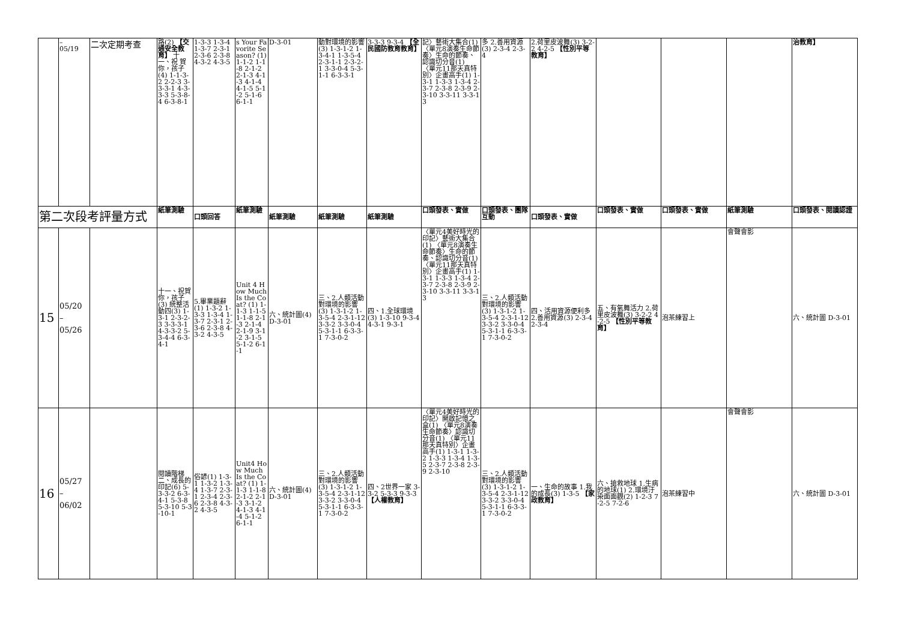| | – 05/19 | 二次定期考查 | 路(2) 【交通安全教育】 十一、祝 賀你，孩子(4) 1-1-3-2 2-2-3 3-3-3-1 4-3-3-3 5-3-8-4 6-3-8-1 | 1-3-3 1-3-4 1-3-7 2-3-1 2-3-6 2-3-8 4-3-2 4-3-5 | s Your Favorite Season? (1) 1-1-2 1-1-8 2-1-2 2-1-3 4-1-3 4-1-4 4-1-5 5-1-2 5-1-6 6-1-1 | D-3-01 | 動對環境的影響(3) 1-3-1-2 1-3-4-1 1-3-5-4 2-3-1-1 2-3-2-1 3-3-0-4 5-3-1-1 6-3-3-1 | 3-3-3 9-3-4 【全民國防教育教育】 | 記〉藝術大集合(1) 〈單元8演奏生命節奏〉生命的節奏、認識切分音(1) 〈單元11那天真特別〉企畫高手(1) 1-3-1 1-3-3 1-3-4 2-3-7 2-3-8 2-3-9 2-3-10 3-3-11 3-3-13 | 多 2.善用資源(3) 2-3-4 2-3-4 | 2.荷里皮波舞(3) 3-2-2 4-2-5 【性別平等教育】 | | | | 治教育】 |
| 第二次段考評量方式 | | | 紙筆測驗 | 口頭回答 | 紙筆測驗 | 紙筆測驗 | 紙筆測驗 | 紙筆測驗 | 口頭發表、實做 | 口頭發表、團隊互動 | 口頭發表、實做 | 口頭發表、實做 | 口頭發表、實做 | 紙筆測驗 | 口頭發表、閱讀認證 |
| 15 | 05/20 – 05/26 | | 十一、祝賀你，孩子(3) 統整活動四(3) 1-3-1 2-3-2-3 3-3-3-1 4-3-3-2 5-3-4-4 6-3-4-1 | 5.畢業題辭(1) 1-3-2 1-3-3 1-3-4 1-3-7 2-3-1 2-3-6 2-3-8 4-3-2 4-3-5 | Unit 4 How Much Is the Coat? (1) 1-1-3 1-1-5 1-1-8 2-1-3 2-1-4 2-1-9 3-1-2 3-1-5 5-1-2 6-1-1 | 六、統計圖(4) D-3-01 | 三、2.人類活動對環境的影響(3) 1-3-1-2 1-3-5-4 2-3-1-12 3-3-2 3-3-0-4 5-3-1-1 6-3-3-1 7-3-0-2 | 四、1.全球環境(3) 1-3-10 9-3-4 4-3-1 9-3-1 | 〈單元4美好時光的印記〉藝術大集合(1) 〈單元8演奏生命節奏〉生命的節奏、認識切分音(1) 〈單元11那天真特別〉企畫高手(1) 1-3-1 1-3-3 1-3-4 2-3-7 2-3-8 2-3-9 2-3-10 3-3-11 3-3-13 | 三、2.人類活動對環境的影響(3) 1-3-1-2 1-3-5-4 2-3-1-12 3-3-2 3-3-0-4 5-3-1-1 6-3-3-1 7-3-0-2 | 四、活用資源便利多 2.善用資源(3) 2-3-4 2-3-4 | 五、有氧舞活力 2.荷里皮波舞(3) 3-2-2 4-2-5 【性別平等教育】 | 泡茶練習上 | 會聲會影 | 六、統計圖 D-3-01 |
| 16 | 05/27 – 06/02 | | 閱讀階梯二、成長的印記(6) 5-3-3-2 6-3-4-1 5-3-8 5-3-10 5-3-10-1 | 俗諺(1) 1-3-1 1-3-2 1-3-4 1-3-7 2-3-1 2-3-4 2-3-6 2-3-8 4-3-2 4-3-5 | Unit4 How Much Is the Coat? (1) 1-1-3 1-1-8 2-1-2 2-1-3 3-1-2 4-1-3 4-1-4 5-1-2 6-1-1 | 六、統計圖(4) D-3-01 | 三、2.人類活動對環境的影響(3) 1-3-1-2 1-3-5-4 2-3-1-12 3-3-2 3-3-0-4 5-3-1-1 6-3-3-1 7-3-0-2 | 四、2世界一家 3-3-2 5-3-3 9-3-3 【人權教育】 | 〈單元4美好時光的印記〉開啟記憶之盒(1) 〈單元8演奏生命節奏〉認識切分音(1) 〈單元11那天真特別〉企畫高手(1) 1-3-1 1-3-2 1-3-3 1-3-4 1-3-5 2-3-7 2-3-8 2-3-9 2-3-10 | 三、2.人類活動對環境的影響(3) 1-3-1-2 1-3-5-4 2-3-1-12 3-3-2 3-3-0-4 5-3-1-1 6-3-3-1 7-3-0-2 | 一、生命的故事 1.我的成長(3) 1-3-5 【家政教育】 | 六、搶救地球 1.生病的地球(1) 2.環境汙染面面觀(2) 1-2-3 7-2-5 7-2-6 | 泡茶練習中 | 會聲會影 | 六、統計圖 D-3-01 |